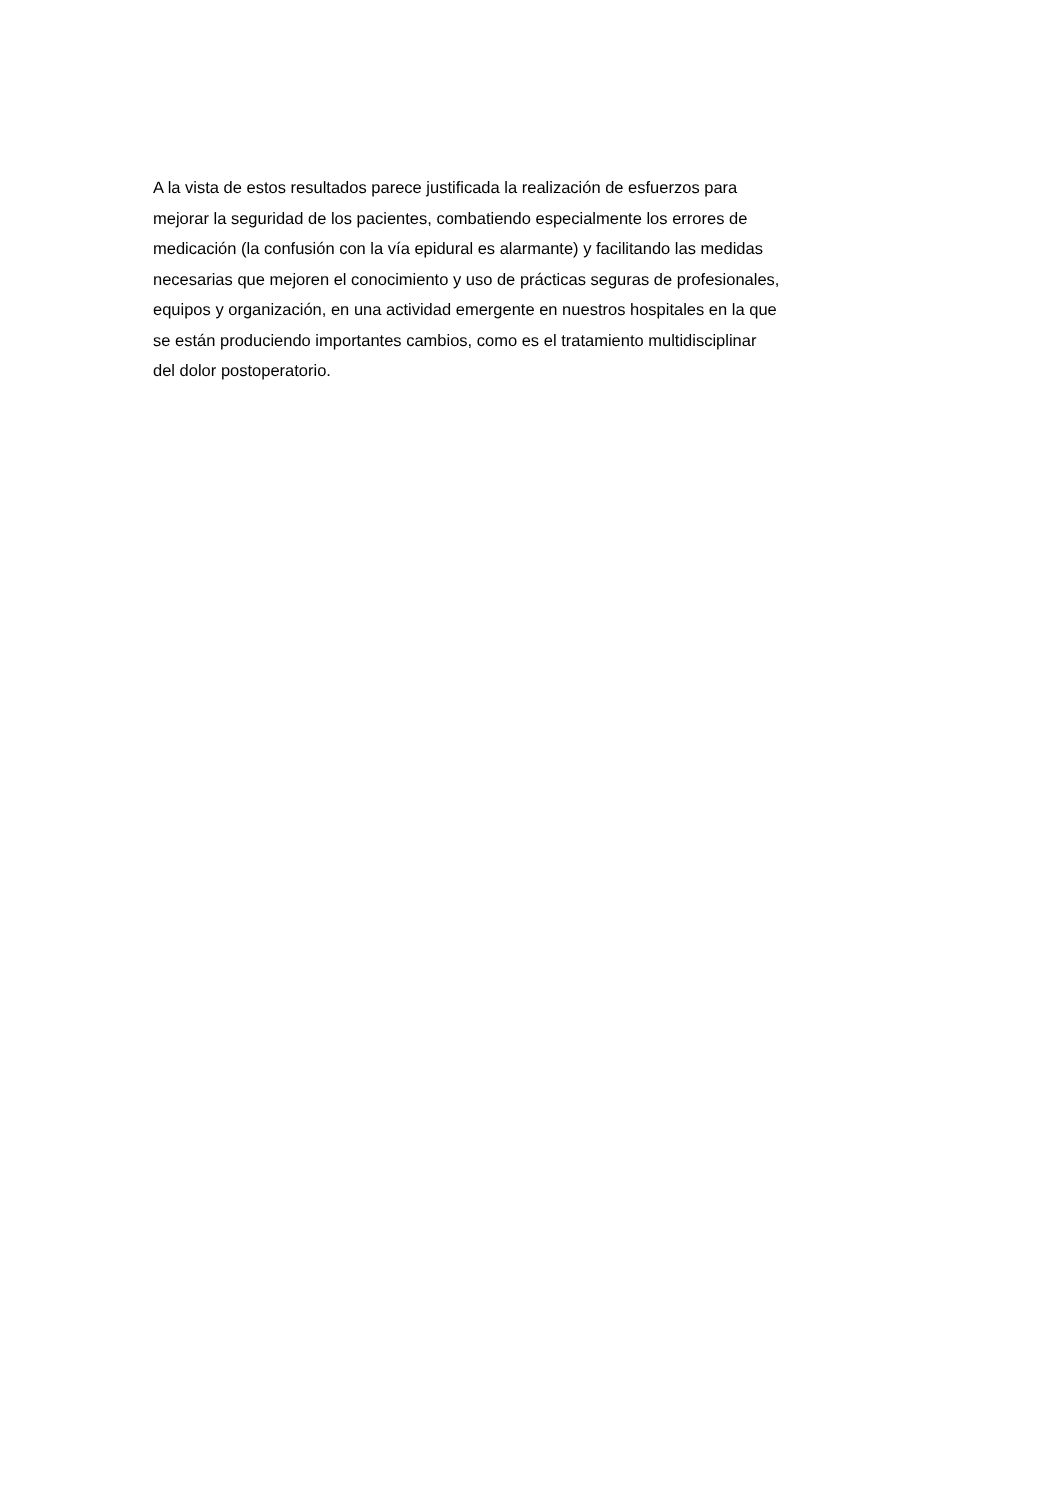A la vista de estos resultados parece justificada la realización de esfuerzos para
mejorar la seguridad de los pacientes, combatiendo especialmente los errores de
medicación (la confusión con la vía epidural es alarmante) y facilitando las medidas
necesarias que mejoren el conocimiento y uso de prácticas seguras de profesionales,
equipos y organización, en una actividad emergente en nuestros hospitales en la que
se están produciendo importantes cambios, como es el tratamiento multidisciplinar
del dolor postoperatorio.